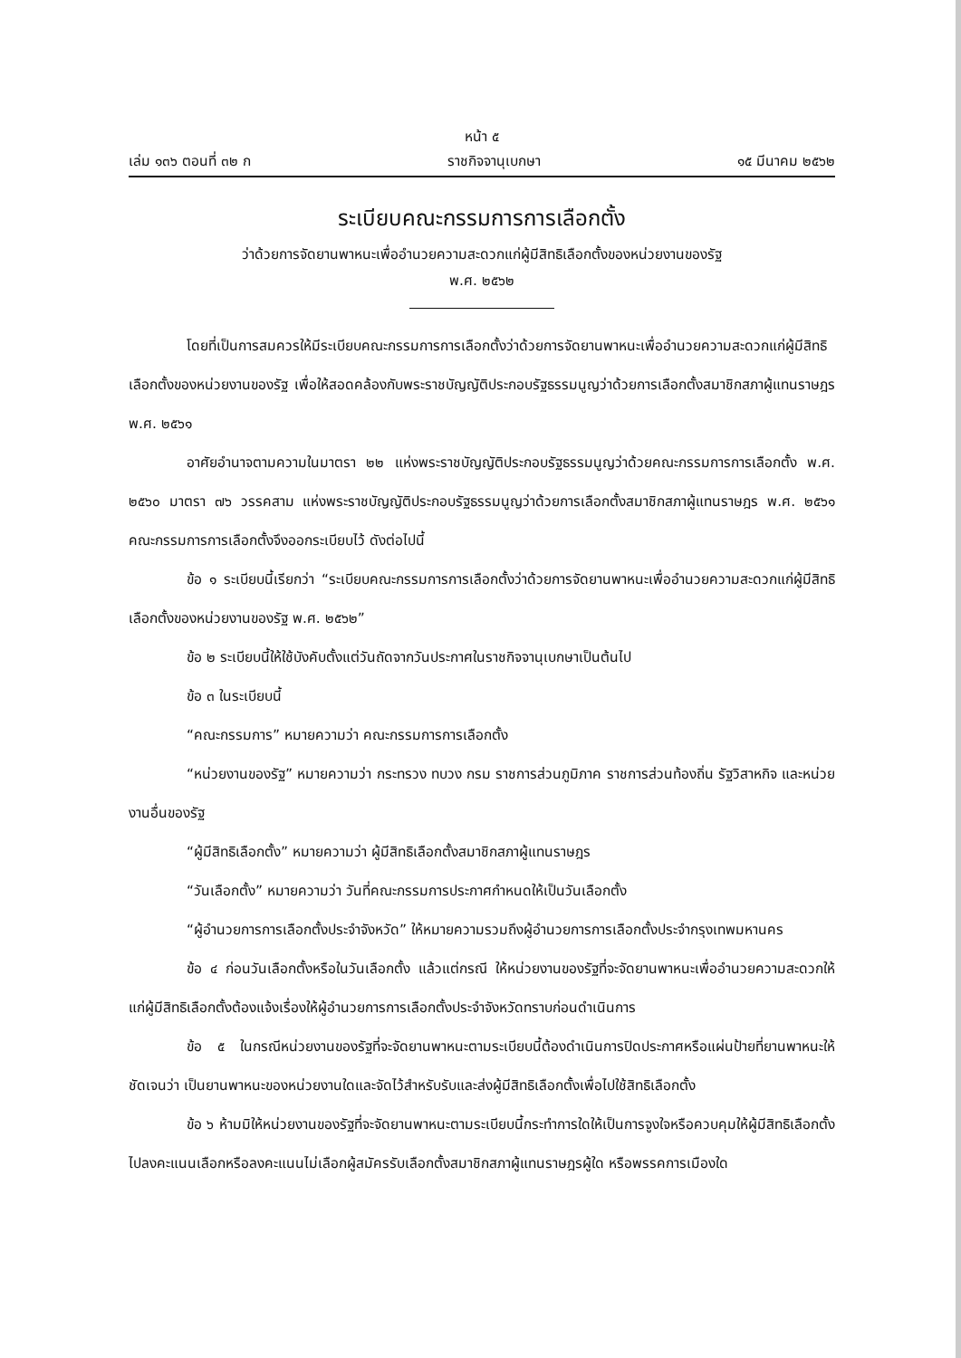หน้า ๕
เล่ม ๑๓๖ ตอนที่ ๓๒ ก ราชกิจจานุเบกษา ๑๕ มีนาคม ๒๕๖๒
ระเบียบคณะกรรมการการเลือกตั้ง
ว่าด้วยการจัดยานพาหนะเพื่ออำนวยความสะดวกแก่ผู้มีสิทธิเลือกตั้งของหน่วยงานของรัฐ
พ.ศ. ๒๕๖๒
โดยที่เป็นการสมควรให้มีระเบียบคณะกรรมการการเลือกตั้งว่าด้วยการจัดยานพาหนะเพื่ออำนวยความสะดวกแก่ผู้มีสิทธิเลือกตั้งของหน่วยงานของรัฐ เพื่อให้สอดคล้องกับพระราชบัญญัติประกอบรัฐธรรมนูญว่าด้วยการเลือกตั้งสมาชิกสภาผู้แทนราษฎร พ.ศ. ๒๕๖๑
อาศัยอำนาจตามความในมาตรา ๒๒ แห่งพระราชบัญญัติประกอบรัฐธรรมนูญว่าด้วยคณะกรรมการการเลือกตั้ง พ.ศ. ๒๕๖๐ มาตรา ๗๖ วรรคสาม แห่งพระราชบัญญัติประกอบรัฐธรรมนูญว่าด้วยการเลือกตั้งสมาชิกสภาผู้แทนราษฎร พ.ศ. ๒๕๖๑ คณะกรรมการการเลือกตั้งจึงออกระเบียบไว้ ดังต่อไปนี้
ข้อ ๑ ระเบียบนี้เรียกว่า “ระเบียบคณะกรรมการการเลือกตั้งว่าด้วยการจัดยานพาหนะเพื่ออำนวยความสะดวกแก่ผู้มีสิทธิเลือกตั้งของหน่วยงานของรัฐ พ.ศ. ๒๕๖๒”
ข้อ ๒ ระเบียบนี้ให้ใช้บังคับตั้งแต่วันถัดจากวันประกาศในราชกิจจานุเบกษาเป็นต้นไป
ข้อ ๓ ในระเบียบนี้
“คณะกรรมการ” หมายความว่า คณะกรรมการการเลือกตั้ง
“หน่วยงานของรัฐ” หมายความว่า กระทรวง ทบวง กรม ราชการส่วนภูมิภาค ราชการส่วนท้องถิ่น รัฐวิสาหกิจ และหน่วยงานอื่นของรัฐ
“ผู้มีสิทธิเลือกตั้ง” หมายความว่า ผู้มีสิทธิเลือกตั้งสมาชิกสภาผู้แทนราษฎร
“วันเลือกตั้ง” หมายความว่า วันที่คณะกรรมการประกาศกำหนดให้เป็นวันเลือกตั้ง
“ผู้อำนวยการการเลือกตั้งประจำจังหวัด” ให้หมายความรวมถึงผู้อำนวยการการเลือกตั้งประจำกรุงเทพมหานคร
ข้อ ๔ ก่อนวันเลือกตั้งหรือในวันเลือกตั้ง แล้วแต่กรณี ให้หน่วยงานของรัฐที่จะจัดยานพาหนะเพื่ออำนวยความสะดวกให้แก่ผู้มีสิทธิเลือกตั้งต้องแจ้งเรื่องให้ผู้อำนวยการการเลือกตั้งประจำจังหวัดทราบก่อนดำเนินการ
ข้อ ๕ ในกรณีหน่วยงานของรัฐที่จะจัดยานพาหนะตามระเบียบนี้ต้องดำเนินการปิดประกาศหรือแผ่นป้ายที่ยานพาหนะให้ชัดเจนว่า เป็นยานพาหนะของหน่วยงานใดและจัดไว้สำหรับรับและส่งผู้มีสิทธิเลือกตั้งเพื่อไปใช้สิทธิเลือกตั้ง
ข้อ ๖ ห้ามมิให้หน่วยงานของรัฐที่จะจัดยานพาหนะตามระเบียบนี้กระทำการใดให้เป็นการจูงใจหรือควบคุมให้ผู้มีสิทธิเลือกตั้งไปลงคะแนนเลือกหรือลงคะแนนไม่เลือกผู้สมัครรับเลือกตั้งสมาชิกสภาผู้แทนราษฎรผู้ใด หรือพรรคการเมืองใด